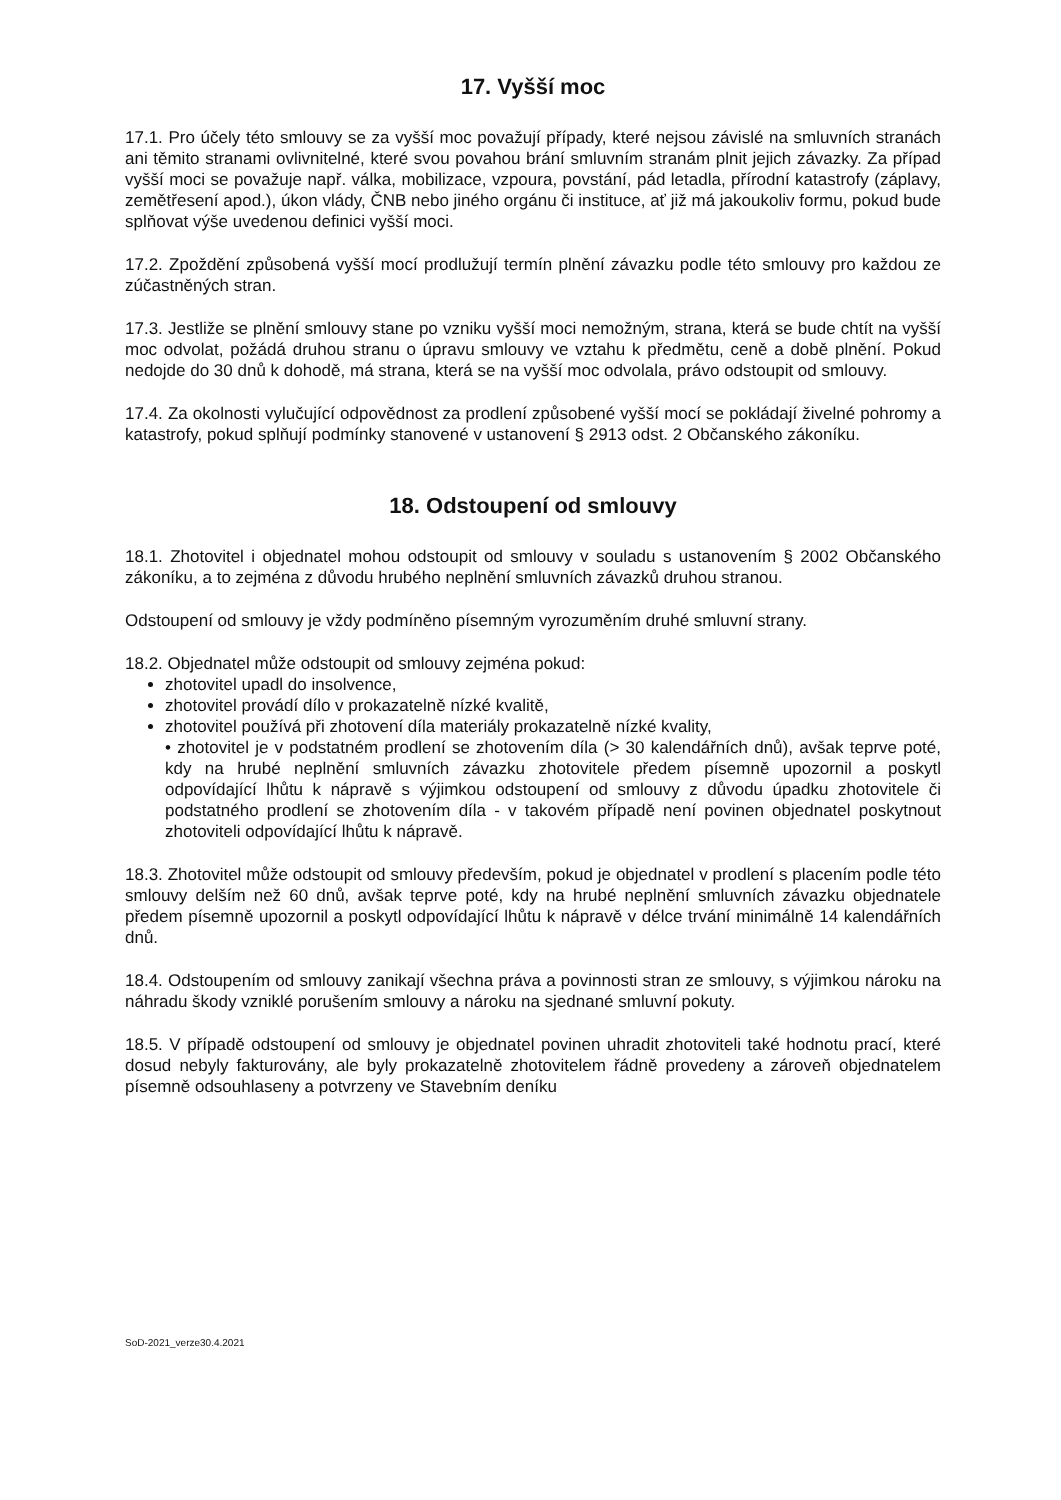17. Vyšší moc
17.1. Pro účely této smlouvy se za vyšší moc považují případy, které nejsou závislé na smluvních stranách ani těmito stranami ovlivnitelné, které svou povahou brání smluvním stranám plnit jejich závazky. Za případ vyšší moci se považuje např. válka, mobilizace, vzpoura, povstání, pád letadla, přírodní katastrofy (záplavy, zemětřesení apod.), úkon vlády, ČNB nebo jiného orgánu či instituce, ať již má jakoukoliv formu, pokud bude splňovat výše uvedenou definici vyšší moci.
17.2. Zpoždění způsobená vyšší mocí prodlužují termín plnění závazku podle této smlouvy pro každou ze zúčastněných stran.
17.3. Jestliže se plnění smlouvy stane po vzniku vyšší moci nemožným, strana, která se bude chtít na vyšší moc odvolat, požádá druhou stranu o úpravu smlouvy ve vztahu k předmětu, ceně a době plnění. Pokud nedojde do 30 dnů k dohodě, má strana, která se na vyšší moc odvolala, právo odstoupit od smlouvy.
17.4. Za okolnosti vylučující odpovědnost za prodlení způsobené vyšší mocí se pokládají živelné pohromy a katastrofy, pokud splňují podmínky stanovené v ustanovení § 2913 odst. 2 Občanského zákoníku.
18. Odstoupení od smlouvy
18.1. Zhotovitel i objednatel mohou odstoupit od smlouvy v souladu s ustanovením § 2002 Občanského zákoníku, a to zejména z důvodu hrubého neplnění smluvních závazků druhou stranou.
Odstoupení od smlouvy je vždy podmíněno písemným vyrozuměním druhé smluvní strany.
18.2. Objednatel může odstoupit od smlouvy zejména pokud:
zhotovitel upadl do insolvence,
zhotovitel provádí dílo v prokazatelně nízké kvalitě,
zhotovitel používá při zhotovení díla materiály prokazatelně nízké kvality,
• zhotovitel je v podstatném prodlení se zhotovením díla (> 30 kalendářních dnů), avšak teprve poté, kdy na hrubé neplnění smluvních závazku zhotovitele předem písemně upozornil a poskytl odpovídající lhůtu k nápravě s výjimkou odstoupení od smlouvy z důvodu úpadku zhotovitele či podstatného prodlení se zhotovením díla - v takovém případě není povinen objednatel poskytnout zhotoviteli odpovídající lhůtu k nápravě.
18.3. Zhotovitel může odstoupit od smlouvy především, pokud je objednatel v prodlení s placením podle této smlouvy delším než 60 dnů, avšak teprve poté, kdy na hrubé neplnění smluvních závazku objednatele předem písemně upozornil a poskytl odpovídající lhůtu k nápravě v délce trvání minimálně 14 kalendářních dnů.
18.4. Odstoupením od smlouvy zanikají všechna práva a povinnosti stran ze smlouvy, s výjimkou nároku na náhradu škody vzniklé porušením smlouvy a nároku na sjednané smluvní pokuty.
18.5. V případě odstoupení od smlouvy je objednatel povinen uhradit zhotoviteli také hodnotu prací, které dosud nebyly fakturovány, ale byly prokazatelně zhotovitelem řádně provedeny a zároveň objednatelem písemně odsouhlaseny a potvrzeny ve Stavebním deníku
SoD-2021_verze30.4.2021